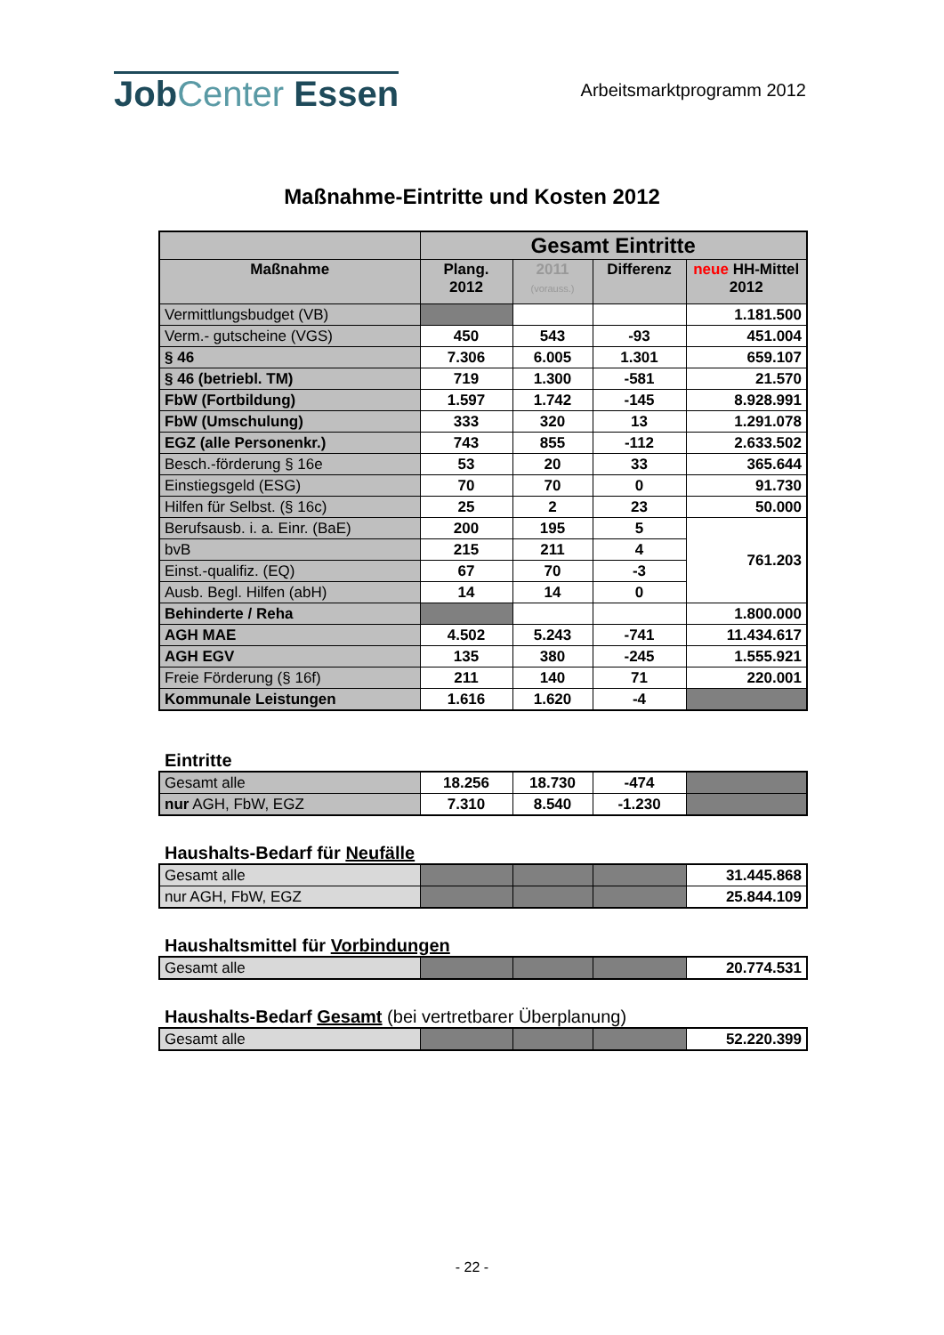JobCenter Essen
Arbeitsmarktprogramm 2012
Maßnahme-Eintritte und Kosten 2012
| | Gesamt Eintritte | | | |
| --- | --- | --- | --- | --- |
| Maßnahme | Plang. 2012 | 2011 (vorauss.) | Differenz | neue HH-Mittel 2012 |
| Vermittlungsbudget (VB) | | | | 1.181.500 |
| Verm.- gutscheine (VGS) | 450 | 543 | -93 | 451.004 |
| § 46 | 7.306 | 6.005 | 1.301 | 659.107 |
| § 46 (betriebl. TM) | 719 | 1.300 | -581 | 21.570 |
| FbW (Fortbildung) | 1.597 | 1.742 | -145 | 8.928.991 |
| FbW (Umschulung) | 333 | 320 | 13 | 1.291.078 |
| EGZ (alle Personenkr.) | 743 | 855 | -112 | 2.633.502 |
| Besch.-förderung § 16e | 53 | 20 | 33 | 365.644 |
| Einstiegsgeld (ESG) | 70 | 70 | 0 | 91.730 |
| Hilfen für Selbst. (§ 16c) | 25 | 2 | 23 | 50.000 |
| Berufsausb. i. a. Einr. (BaE) | 200 | 195 | 5 | 761.203 |
| bvB | 215 | 211 | 4 | |
| Einst.-qualifiz. (EQ) | 67 | 70 | -3 | |
| Ausb. Begl. Hilfen (abH) | 14 | 14 | 0 | |
| Behinderte / Reha | | | | 1.800.000 |
| AGH MAE | 4.502 | 5.243 | -741 | 11.434.617 |
| AGH EGV | 135 | 380 | -245 | 1.555.921 |
| Freie Förderung (§ 16f) | 211 | 140 | 71 | 220.001 |
| Kommunale Leistungen | 1.616 | 1.620 | -4 | |
Eintritte
| Gesamt alle | 18.256 | 18.730 | -474 | |
| nur AGH, FbW, EGZ | 7.310 | 8.540 | -1.230 | |
Haushalts-Bedarf für Neufälle
| Gesamt alle | | | | 31.445.868 |
| nur AGH, FbW, EGZ | | | | 25.844.109 |
Haushaltsmittel für Vorbindungen
| Gesamt alle | | | | 20.774.531 |
Haushalts-Bedarf Gesamt (bei vertretbarer Überplanung)
| Gesamt alle | | | | 52.220.399 |
- 22 -